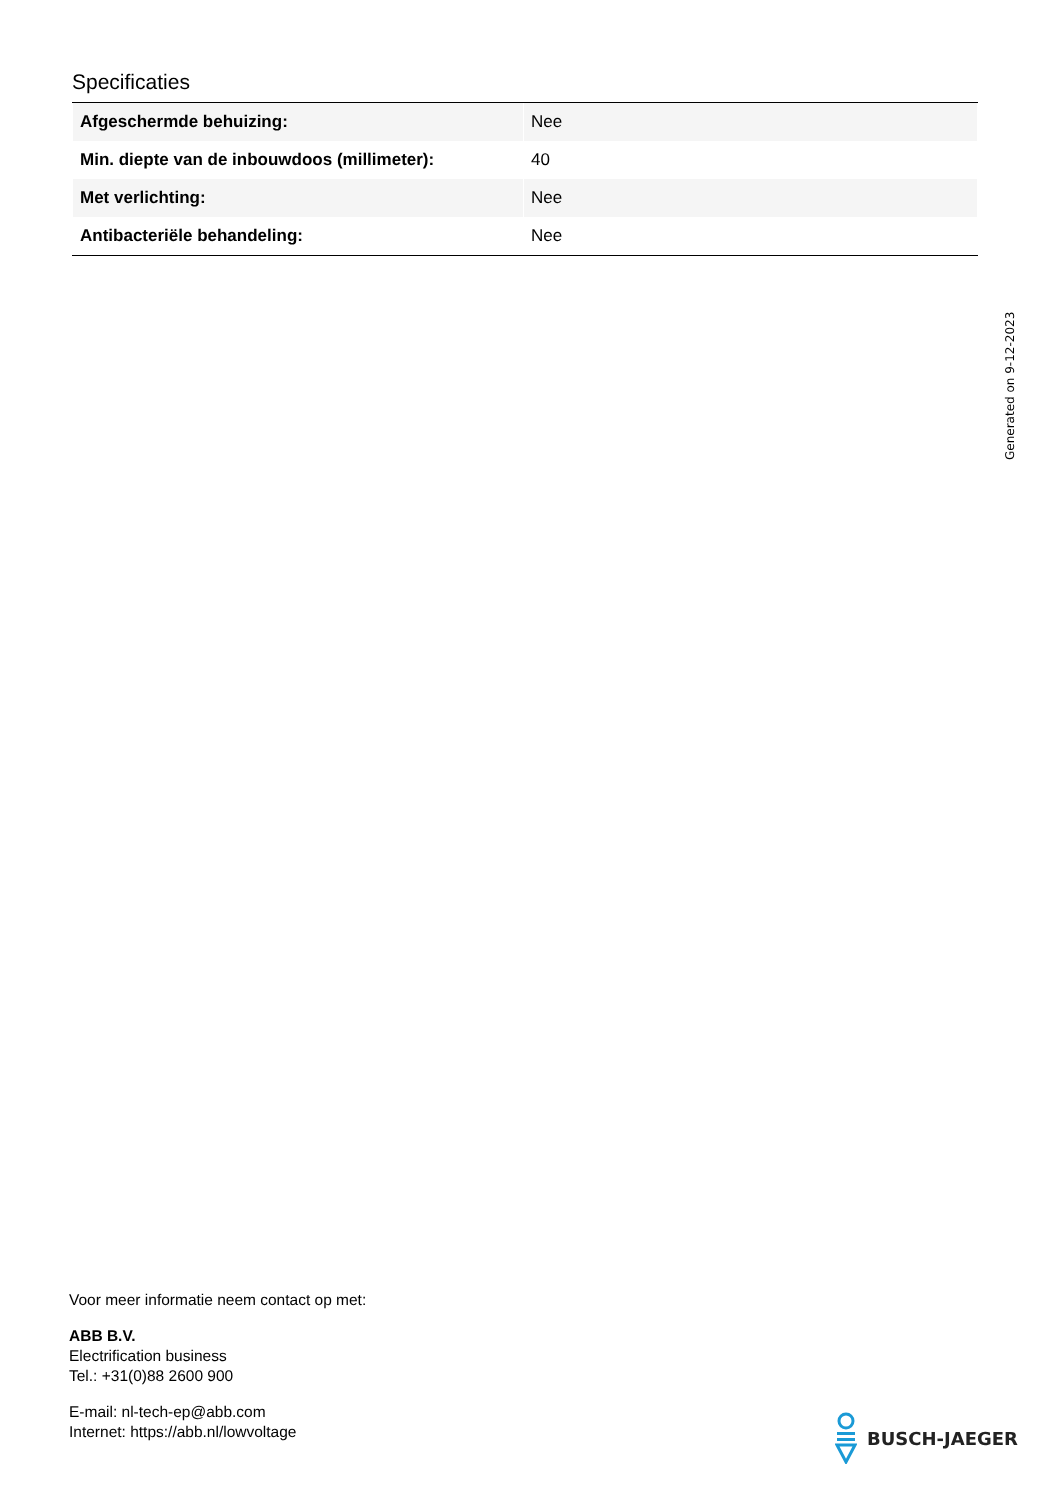Specificaties
| Afgeschermde behuizing: | Nee |
| Min. diepte van de inbouwdoos (millimeter): | 40 |
| Met verlichting: | Nee |
| Antibacteriële behandeling: | Nee |
Generated on 9-12-2023
Voor meer informatie neem contact op met:
ABB B.V.
Electrification business
Tel.: +31(0)88 2600 900
E-mail: nl-tech-ep@abb.com
Internet: https://abb.nl/lowvoltage
BUSCH-JAEGER